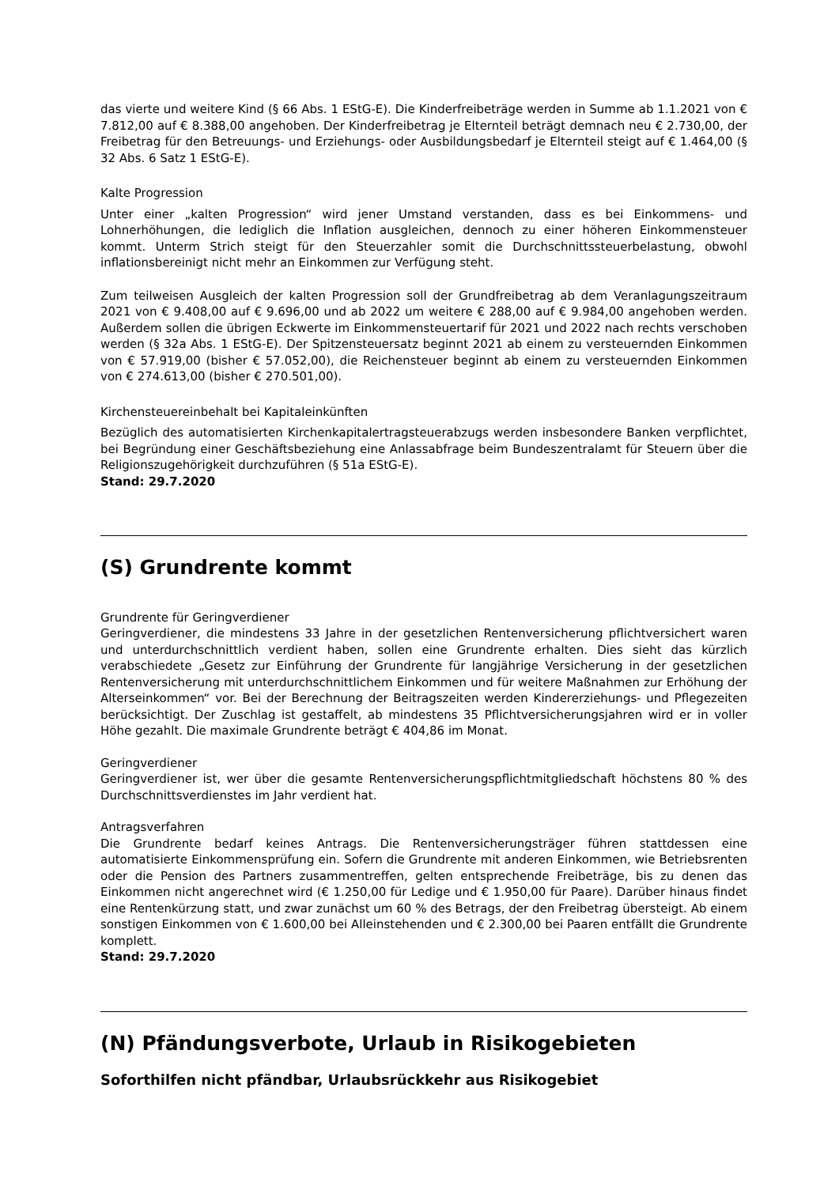das vierte und weitere Kind (§ 66 Abs. 1 EStG-E). Die Kinderfreibeträge werden in Summe ab 1.1.2021 von € 7.812,00 auf € 8.388,00 angehoben. Der Kinderfreibetrag je Elternteil beträgt demnach neu € 2.730,00, der Freibetrag für den Betreuungs- und Erziehungs- oder Ausbildungsbedarf je Elternteil steigt auf € 1.464,00 (§ 32 Abs. 6 Satz 1 EStG-E).
Kalte Progression
Unter einer „kalten Progression“ wird jener Umstand verstanden, dass es bei Einkommens- und Lohnerhöhungen, die lediglich die Inflation ausgleichen, dennoch zu einer höheren Einkommensteuer kommt. Unterm Strich steigt für den Steuerzahler somit die Durchschnittssteuerbelastung, obwohl inflationsbereinigt nicht mehr an Einkommen zur Verfügung steht.
Zum teilweisen Ausgleich der kalten Progression soll der Grundfreibetrag ab dem Veranlagungszeitraum 2021 von € 9.408,00 auf € 9.696,00 und ab 2022 um weitere € 288,00 auf € 9.984,00 angehoben werden. Außerdem sollen die übrigen Eckwerte im Einkommensteuertarif für 2021 und 2022 nach rechts verschoben werden (§ 32a Abs. 1 EStG-E). Der Spitzensteuersatz beginnt 2021 ab einem zu versteuernden Einkommen von € 57.919,00 (bisher € 57.052,00), die Reichensteuer beginnt ab einem zu versteuernden Einkommen von € 274.613,00 (bisher € 270.501,00).
Kirchensteuereinbehalt bei Kapitaleinkünften
Bezüglich des automatisierten Kirchenkapitalertragsteuerabzugs werden insbesondere Banken verpflichtet, bei Begründung einer Geschäftsbeziehung eine Anlassabfrage beim Bundeszentralamt für Steuern über die Religionszugehörigkeit durchzuführen (§ 51a EStG-E).
Stand: 29.7.2020
(S) Grundrente kommt
Grundrente für Geringverdiener
Geringverdiener, die mindestens 33 Jahre in der gesetzlichen Rentenversicherung pflichtversichert waren und unterdurchschnittlich verdient haben, sollen eine Grundrente erhalten. Dies sieht das kürzlich verabschiedete „Gesetz zur Einführung der Grundrente für langjährige Versicherung in der gesetzlichen Rentenversicherung mit unterdurchschnittlichem Einkommen und für weitere Maßnahmen zur Erhöhung der Alterseinkommen“ vor. Bei der Berechnung der Beitragszeiten werden Kindererziehungs- und Pflegezeiten berücksichtigt. Der Zuschlag ist gestaffelt, ab mindestens 35 Pflichtversicherungsjahren wird er in voller Höhe gezahlt. Die maximale Grundrente beträgt € 404,86 im Monat.
Geringverdiener
Geringverdiener ist, wer über die gesamte Rentenversicherungspflichtmitgliedschaft höchstens 80 % des Durchschnittsverdienstes im Jahr verdient hat.
Antragsverfahren
Die Grundrente bedarf keines Antrags. Die Rentenversicherungsträger führen stattdessen eine automatisierte Einkommensprüfung ein. Sofern die Grundrente mit anderen Einkommen, wie Betriebsrenten oder die Pension des Partners zusammentreffen, gelten entsprechende Freibeträge, bis zu denen das Einkommen nicht angerechnet wird (€ 1.250,00 für Ledige und € 1.950,00 für Paare). Darüber hinaus findet eine Rentenkürzung statt, und zwar zunächst um 60 % des Betrags, der den Freibetrag übersteigt. Ab einem sonstigen Einkommen von € 1.600,00 bei Alleinstehenden und € 2.300,00 bei Paaren entfällt die Grundrente komplett.
Stand: 29.7.2020
(N) Pfändungsverbote, Urlaub in Risikogebieten
Soforthilfen nicht pfändbar, Urlaubsrückkehr aus Risikogebiet